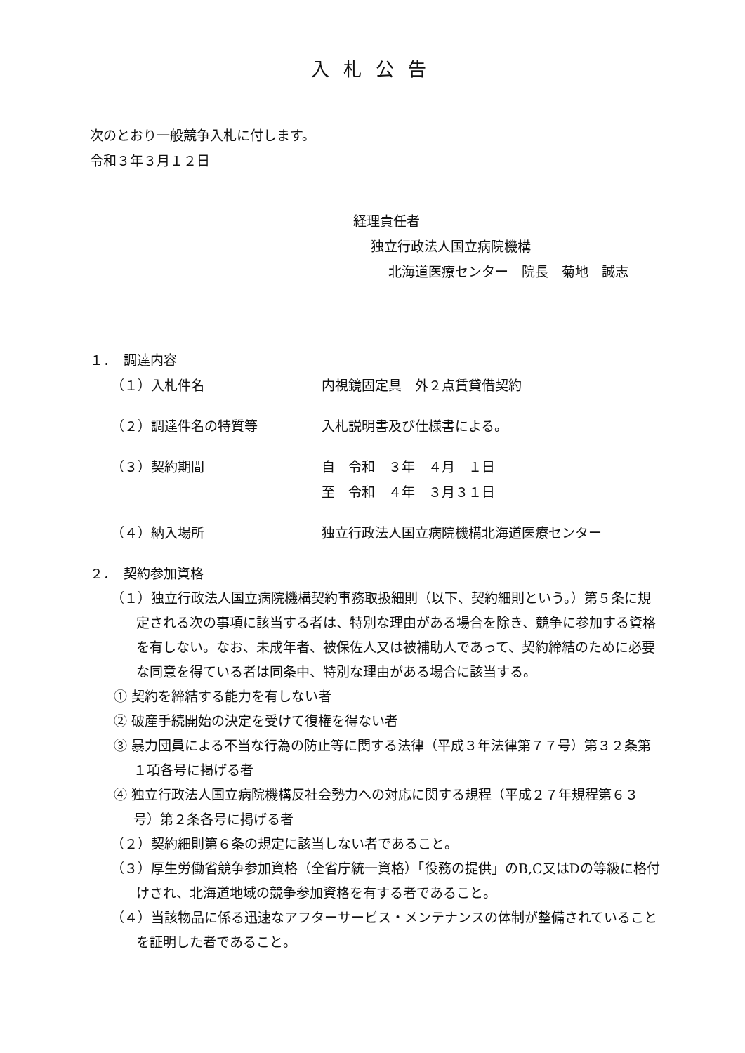入札公告
次のとおり一般競争入札に付します。
令和３年３月１２日
経理責任者
独立行政法人国立病院機構
北海道医療センター　院長　菊地　誠志
１．　調達内容
（１）入札件名 内視鏡固定具　外２点賃貸借契約
（２）調達件名の特質等 入札説明書及び仕様書による。
（３）契約期間 自　令和　３年　４月　１日
至　令和　４年　３月３１日
（４）納入場所 独立行政法人国立病院機構北海道医療センター
２．　契約参加資格
（１）独立行政法人国立病院機構契約事務取扱細則（以下、契約細則という。）第５条に規定される次の事項に該当する者は、特別な理由がある場合を除き、競争に参加する資格を有しない。なお、未成年者、被保佐人又は被補助人であって、契約締結のために必要な同意を得ている者は同条中、特別な理由がある場合に該当する。
① 契約を締結する能力を有しない者
② 破産手続開始の決定を受けて復権を得ない者
③ 暴力団員による不当な行為の防止等に関する法律（平成３年法律第７７号）第３２条第１項各号に掲げる者
④ 独立行政法人国立病院機構反社会勢力への対応に関する規程（平成２７年規程第６３号）第２条各号に掲げる者
（２）契約細則第６条の規定に該当しない者であること。
（３）厚生労働省競争参加資格（全省庁統一資格）「役務の提供」のB,C又はDの等級に格付けされ、北海道地域の競争参加資格を有する者であること。
（４）当該物品に係る迅速なアフターサービス・メンテナンスの体制が整備されていることを証明した者であること。